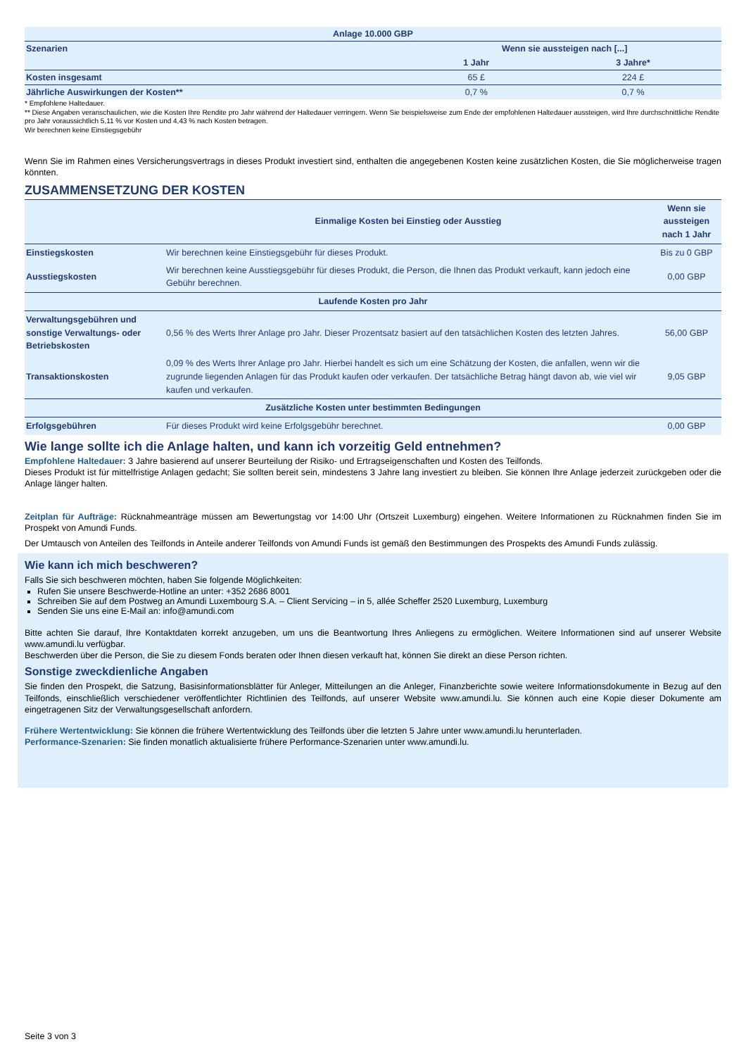| Anlage 10.000 GBP | | |
| --- | --- | --- |
| Szenarien | Wenn sie aussteigen nach [...] | |
| | 1 Jahr | 3 Jahre* |
| Kosten insgesamt | 65 £ | 224 £ |
| Jährliche Auswirkungen der Kosten** | 0,7 % | 0,7 % |
* Empfohlene Haltedauer.
** Diese Angaben veranschaulichen, wie die Kosten Ihre Rendite pro Jahr während der Haltedauer verringern. Wenn Sie beispielsweise zum Ende der empfohlenen Haltedauer aussteigen, wird Ihre durchschnittliche Rendite pro Jahr voraussichtlich 5,11 % vor Kosten und 4,43 % nach Kosten betragen.
Wir berechnen keine Einstiegsgebühr
Wenn Sie im Rahmen eines Versicherungsvertrags in dieses Produkt investiert sind, enthalten die angegebenen Kosten keine zusätzlichen Kosten, die Sie möglicherweise tragen könnten.
ZUSAMMENSETZUNG DER KOSTEN
| | Einmalige Kosten bei Einstieg oder Ausstieg | Wenn sie aussteigen nach 1 Jahr |
| --- | --- | --- |
| Einstiegskosten | Wir berechnen keine Einstiegsgebühr für dieses Produkt. | Bis zu 0 GBP |
| Ausstiegskosten | Wir berechnen keine Ausstiegsgebühr für dieses Produkt, die Person, die Ihnen das Produkt verkauft, kann jedoch eine Gebühr berechnen. | 0,00 GBP |
| Laufende Kosten pro Jahr | | |
| Verwaltungsgebühren und sonstige Verwaltungs- oder Betriebskosten | 0,56 % des Werts Ihrer Anlage pro Jahr. Dieser Prozentsatz basiert auf den tatsächlichen Kosten des letzten Jahres. | 56,00 GBP |
| Transaktionskosten | 0,09 % des Werts Ihrer Anlage pro Jahr. Hierbei handelt es sich um eine Schätzung der Kosten, die anfallen, wenn wir die zugrunde liegenden Anlagen für das Produkt kaufen oder verkaufen. Der tatsächliche Betrag hängt davon ab, wie viel wir kaufen und verkaufen. | 9,05 GBP |
| Zusätzliche Kosten unter bestimmten Bedingungen | | |
| Erfolgsgebühren | Für dieses Produkt wird keine Erfolgsgebühr berechnet. | 0,00 GBP |
Wie lange sollte ich die Anlage halten, und kann ich vorzeitig Geld entnehmen?
Empfohlene Haltedauer: 3 Jahre basierend auf unserer Beurteilung der Risiko- und Ertragseigenschaften und Kosten des Teilfonds.
Dieses Produkt ist für mittelfristige Anlagen gedacht; Sie sollten bereit sein, mindestens 3 Jahre lang investiert zu bleiben. Sie können Ihre Anlage jederzeit zurückgeben oder die Anlage länger halten.
Zeitplan für Aufträge: Rücknahmeanträge müssen am Bewertungstag vor 14:00 Uhr (Ortszeit Luxemburg) eingehen. Weitere Informationen zu Rücknahmen finden Sie im Prospekt von Amundi Funds.
Der Umtausch von Anteilen des Teilfonds in Anteile anderer Teilfonds von Amundi Funds ist gemäß den Bestimmungen des Prospekts des Amundi Funds zulässig.
Wie kann ich mich beschweren?
Falls Sie sich beschweren möchten, haben Sie folgende Möglichkeiten:
Rufen Sie unsere Beschwerde-Hotline an unter: +352 2686 8001
Schreiben Sie auf dem Postweg an Amundi Luxembourg S.A. – Client Servicing – in 5, allée Scheffer 2520 Luxemburg, Luxemburg
Senden Sie uns eine E-Mail an: info@amundi.com
Bitte achten Sie darauf, Ihre Kontaktdaten korrekt anzugeben, um uns die Beantwortung Ihres Anliegens zu ermöglichen. Weitere Informationen sind auf unserer Website www.amundi.lu verfügbar.
Beschwerden über die Person, die Sie zu diesem Fonds beraten oder Ihnen diesen verkauft hat, können Sie direkt an diese Person richten.
Sonstige zweckdienliche Angaben
Sie finden den Prospekt, die Satzung, Basisinformationsblätter für Anleger, Mitteilungen an die Anleger, Finanzberichte sowie weitere Informationsdokumente in Bezug auf den Teilfonds, einschließlich verschiedener veröffentlichter Richtlinien des Teilfonds, auf unserer Website www.amundi.lu. Sie können auch eine Kopie dieser Dokumente am eingetragenen Sitz der Verwaltungsgesellschaft anfordern.
Frühere Wertentwicklung: Sie können die frühere Wertentwicklung des Teilfonds über die letzten 5 Jahre unter www.amundi.lu herunterladen.
Performance-Szenarien: Sie finden monatlich aktualisierte frühere Performance-Szenarien unter www.amundi.lu.
Seite 3 von 3